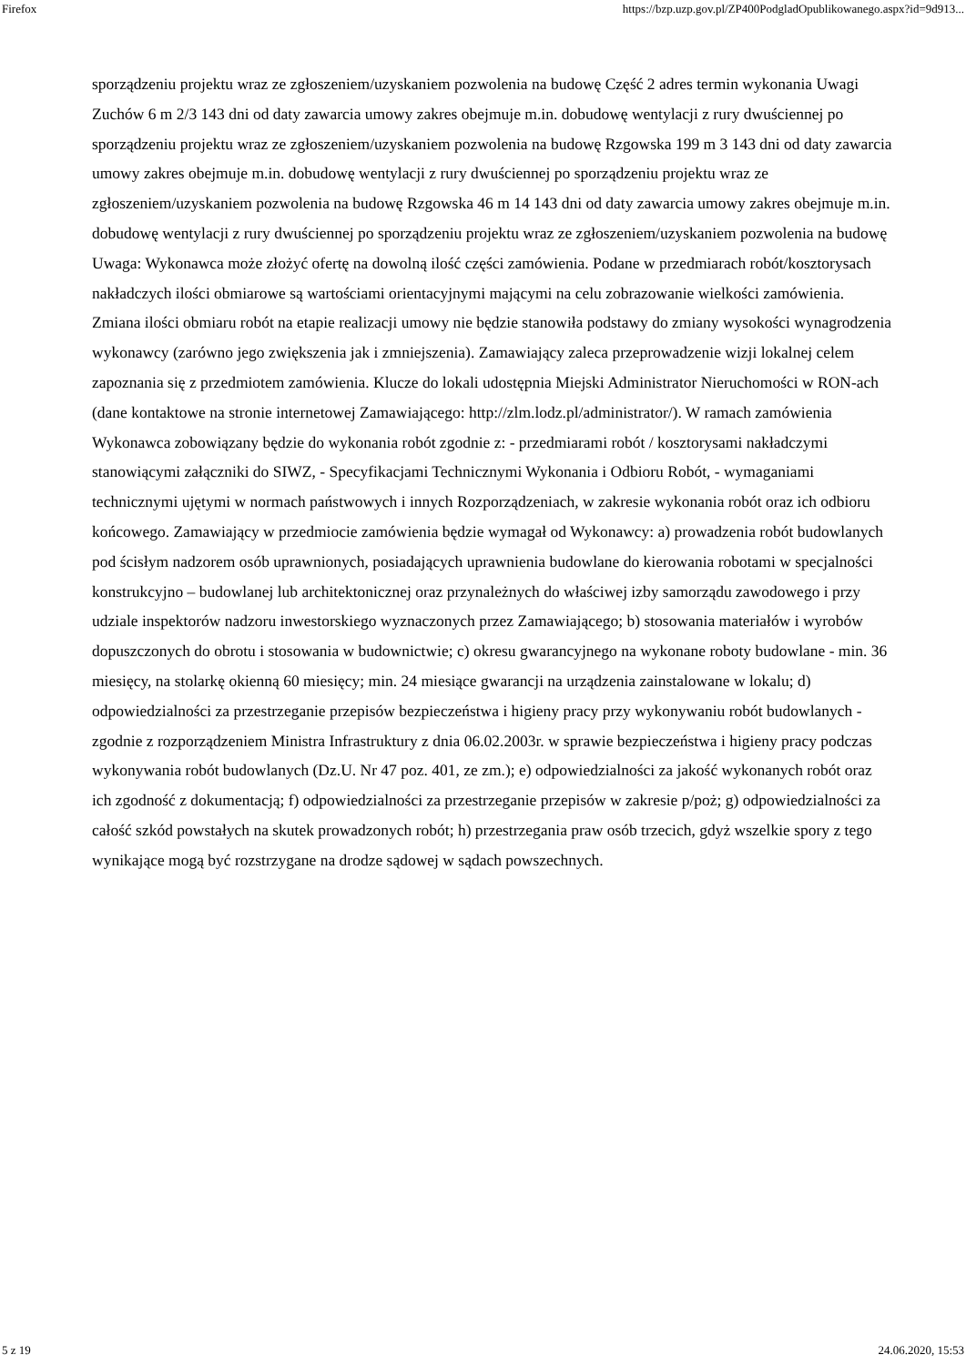Firefox https://bzp.uzp.gov.pl/ZP400PodgladOpublikowanego.aspx?id=9d913...
sporządzeniu projektu wraz ze zgłoszeniem/uzyskaniem pozwolenia na budowę Część 2 adres termin wykonania Uwagi Zuchów 6 m 2/3 143 dni od daty zawarcia umowy zakres obejmuje m.in. dobudowę wentylacji z rury dwuściennej po sporządzeniu projektu wraz ze zgłoszeniem/uzyskaniem pozwolenia na budowę Rzgowska 199 m 3 143 dni od daty zawarcia umowy zakres obejmuje m.in. dobudowę wentylacji z rury dwuściennej po sporządzeniu projektu wraz ze zgłoszeniem/uzyskaniem pozwolenia na budowę Rzgowska 46 m 14 143 dni od daty zawarcia umowy zakres obejmuje m.in. dobudowę wentylacji z rury dwuściennej po sporządzeniu projektu wraz ze zgłoszeniem/uzyskaniem pozwolenia na budowę Uwaga: Wykonawca może złożyć ofertę na dowolną ilość części zamówienia. Podane w przedmiarach robót/kosztorysach nakładczych ilości obmiarowe są wartościami orientacyjnymi mającymi na celu zobrazowanie wielkości zamówienia. Zmiana ilości obmiaru robót na etapie realizacji umowy nie będzie stanowiła podstawy do zmiany wysokości wynagrodzenia wykonawcy (zarówno jego zwiększenia jak i zmniejszenia). Zamawiający zaleca przeprowadzenie wizji lokalnej celem zapoznania się z przedmiotem zamówienia. Klucze do lokali udostępnia Miejski Administrator Nieruchomości w RON-ach (dane kontaktowe na stronie internetowej Zamawiającego: http://zlm.lodz.pl/administrator/). W ramach zamówienia Wykonawca zobowiązany będzie do wykonania robót zgodnie z: - przedmiarami robót / kosztorysami nakładczymi stanowiącymi załączniki do SIWZ, - Specyfikacjami Technicznymi Wykonania i Odbioru Robót, - wymaganiami technicznymi ujętymi w normach państwowych i innych Rozporządzeniach, w zakresie wykonania robót oraz ich odbioru końcowego. Zamawiający w przedmiocie zamówienia będzie wymagał od Wykonawcy: a) prowadzenia robót budowlanych pod ścisłym nadzorem osób uprawnionych, posiadających uprawnienia budowlane do kierowania robotami w specjalności konstrukcyjno – budowlanej lub architektonicznej oraz przynależnych do właściwej izby samorządu zawodowego i przy udziale inspektorów nadzoru inwestorskiego wyznaczonych przez Zamawiającego; b) stosowania materiałów i wyrobów dopuszczonych do obrotu i stosowania w budownictwie; c) okresu gwarancyjnego na wykonane roboty budowlane - min. 36 miesięcy, na stolarkę okienną 60 miesięcy; min. 24 miesiące gwarancji na urządzenia zainstalowane w lokalu; d) odpowiedzialności za przestrzeganie przepisów bezpieczeństwa i higieny pracy przy wykonywaniu robót budowlanych - zgodnie z rozporządzeniem Ministra Infrastruktury z dnia 06.02.2003r. w sprawie bezpieczeństwa i higieny pracy podczas wykonywania robót budowlanych (Dz.U. Nr 47 poz. 401, ze zm.); e) odpowiedzialności za jakość wykonanych robót oraz ich zgodność z dokumentacją; f) odpowiedzialności za przestrzeganie przepisów w zakresie p/poż; g) odpowiedzialności za całość szkód powstałych na skutek prowadzonych robót; h) przestrzegania praw osób trzecich, gdyż wszelkie spory z tego wynikające mogą być rozstrzygane na drodze sądowej w sądach powszechnych.
5 z 19 24.06.2020, 15:53